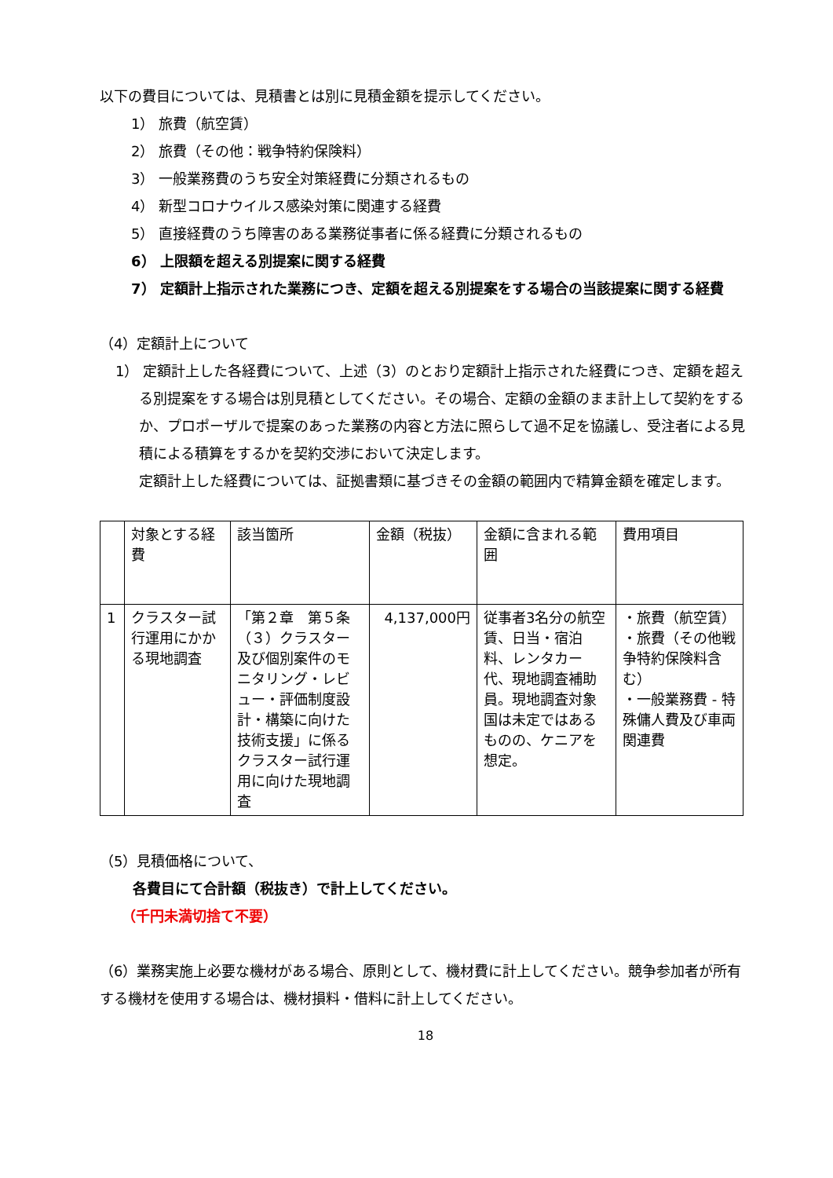以下の費目については、見積書とは別に見積金額を提示してください。
1） 旅費（航空賃）
2） 旅費（その他：戦争特約保険料）
3） 一般業務費のうち安全対策経費に分類されるもの
4） 新型コロナウイルス感染対策に関連する経費
5） 直接経費のうち障害のある業務従事者に係る経費に分類されるもの
6） 上限額を超える別提案に関する経費
7） 定額計上指示された業務につき、定額を超える別提案をする場合の当該提案に関する経費
（4）定額計上について
1） 定額計上した各経費について、上述（3）のとおり定額計上指示された経費につき、定額を超える別提案をする場合は別見積としてください。その場合、定額の金額のまま計上して契約をするか、プロポーザルで提案のあった業務の内容と方法に照らして過不足を協議し、受注者による見積による積算をするかを契約交渉において決定します。
定額計上した経費については、証拠書類に基づきその金額の範囲内で精算金額を確定します。
| | 対象とする経費 | 該当箇所 | 金額（税抜） | 金額に含まれる範囲 | 費用項目 |
| 1 | クラスター試行運用にかかる現地調査 | 「第２章 第５条（３）クラスター及び個別案件のモニタリング・レビュー・評価制度設計・構築に向けた技術支援」に係るクラスター試行運用に向けた現地調査 | 4,137,000円 | 従事者3名分の航空賃、日当・宿泊料、レンタカー代、現地調査補助員。現地調査対象国は未定ではあるものの、ケニアを想定。 | ・旅費（航空賃） ・旅費（その他戦争特約保険料含む） ・一般業務費 - 特殊傭人費及び車両関連費 |
（5）見積価格について、
各費目にて合計額（税抜き）で計上してください。
（千円未満切捨て不要）
（6）業務実施上必要な機材がある場合、原則として、機材費に計上してください。競争参加者が所有する機材を使用する場合は、機材損料・借料に計上してください。
18